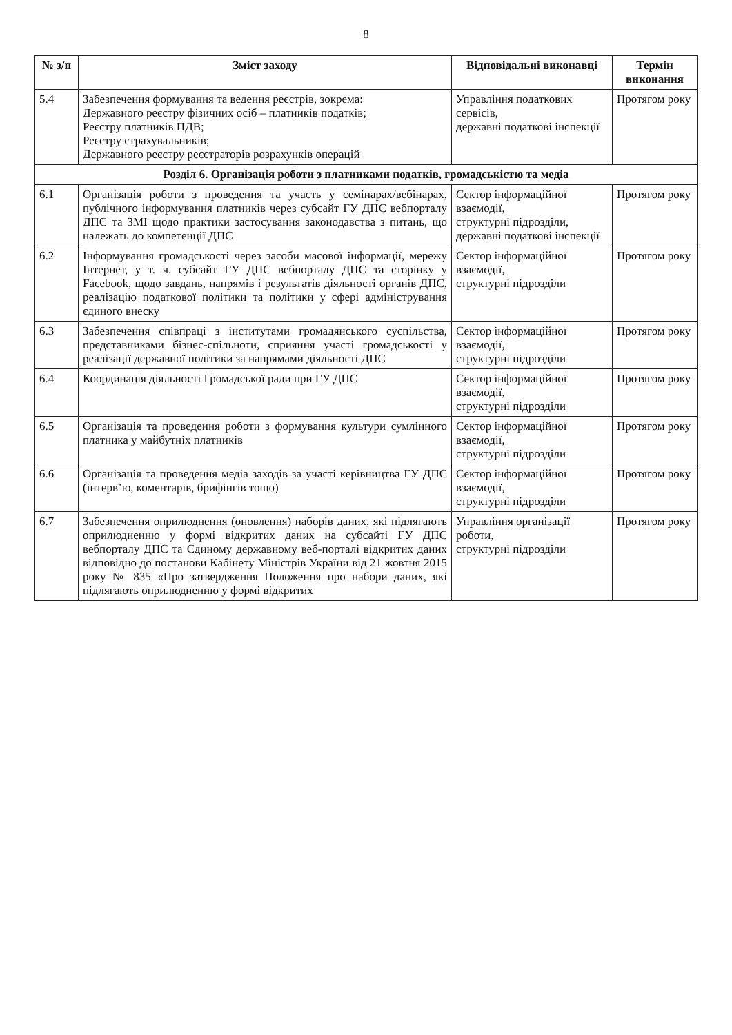8
| № з/п | Зміст заходу | Відповідальні виконавці | Термін виконання |
| --- | --- | --- | --- |
| 5.4 | Забезпечення формування та ведення реєстрів, зокрема: Державного реєстру фізичних осіб – платників податків; Реєстру платників ПДВ; Реєстру страхувальників; Державного реєстру реєстраторів розрахунків операцій | Управління податкових сервісів, державні податкові інспекції | Протягом року |
| Розділ 6. Організація роботи з платниками податків, громадськістю та медіа | | | |
| 6.1 | Організація роботи з проведення та участь у семінарах/вебінарах, публічного інформування платників через субсайт ГУ ДПС вебпорталу ДПС та ЗМІ щодо практики застосування законодавства з питань, що належать до компетенції ДПС | Сектор інформаційної взаємодії, структурні підрозділи, державні податкові інспекції | Протягом року |
| 6.2 | Інформування громадськості через засоби масової інформації, мережу Інтернет, у т. ч. субсайт ГУ ДПС вебпорталу ДПС та сторінку у Facebook, щодо завдань, напрямів і результатів діяльності органів ДПС, реалізацію податкової політики та політики у сфері адміністрування єдиного внеску | Сектор інформаційної взаємодії, структурні підрозділи | Протягом року |
| 6.3 | Забезпечення співпраці з інститутами громадянського суспільства, представниками бізнес-спільноти, сприяння участі громадськості у реалізації державної політики за напрямами діяльності ДПС | Сектор інформаційної взаємодії, структурні підрозділи | Протягом року |
| 6.4 | Координація діяльності Громадської ради при ГУ ДПС | Сектор інформаційної взаємодії, структурні підрозділи | Протягом року |
| 6.5 | Організація та проведення роботи з формування культури сумлінного платника у майбутніх платників | Сектор інформаційної взаємодії, структурні підрозділи | Протягом року |
| 6.6 | Організація та проведення медіа заходів за участі керівництва ГУ ДПС (інтерв’ю, коментарів, брифінгів тощо) | Сектор інформаційної взаємодії, структурні підрозділи | Протягом року |
| 6.7 | Забезпечення оприлюднення (оновлення) наборів даних, які підлягають оприлюдненню у формі відкритих даних на субсайті ГУ ДПС вебпорталу ДПС та Єдиному державному веб-порталі відкритих даних відповідно до постанови Кабінету Міністрів України від 21 жовтня 2015 року № 835 «Про затвердження Положення про набори даних, які підлягають оприлюдненню у формі відкритих | Управління організації роботи, структурні підрозділи | Протягом року |